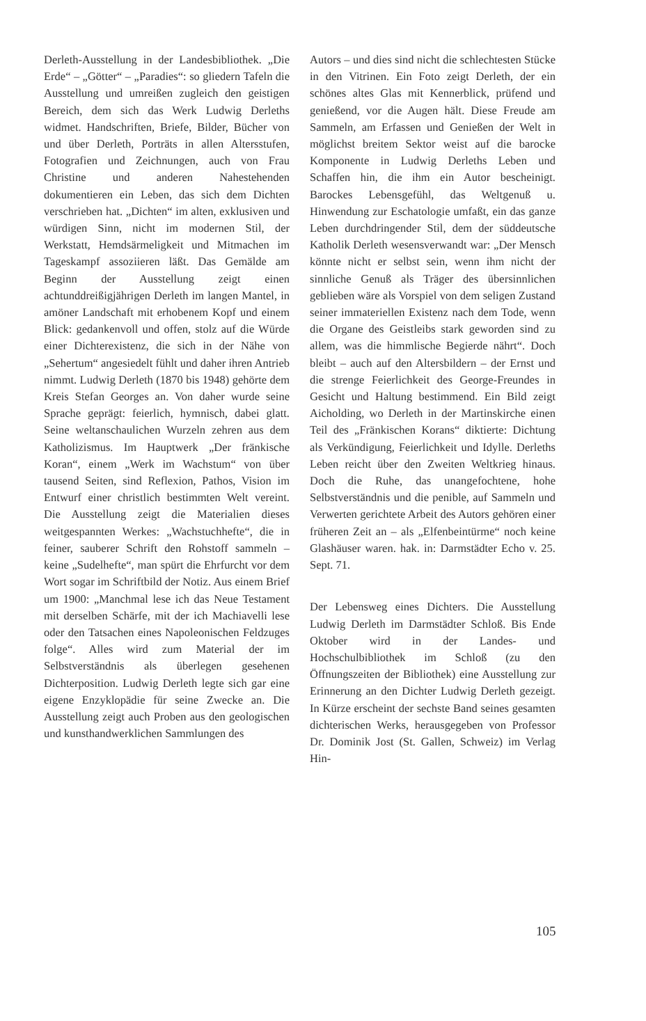Derleth-Ausstellung in der Landesbibliothek. „Die Erde“ – „Götter“ – „Paradies“: so gliedern Tafeln die Ausstellung und umreißen zugleich den geistigen Bereich, dem sich das Werk Ludwig Derleths widmet. Handschriften, Briefe, Bilder, Bücher von und über Derleth, Porträts in allen Altersstufen, Fotografien und Zeichnungen, auch von Frau Christine und anderen Nahestehenden dokumentieren ein Leben, das sich dem Dichten verschrieben hat. „Dichten“ im alten, exklusiven und würdigen Sinn, nicht im modernen Stil, der Werkstatt, Hemdsärmeligkeit und Mitmachen im Tageskampf assoziieren läßt. Das Gemälde am Beginn der Ausstellung zeigt einen achtunddreißigjährigen Derleth im langen Mantel, in amöner Landschaft mit erhobenem Kopf und einem Blick: gedankenvoll und offen, stolz auf die Würde einer Dichterexistenz, die sich in der Nähe von „Sehertum“ angesiedelt fühlt und daher ihren Antrieb nimmt. Ludwig Derleth (1870 bis 1948) gehörte dem Kreis Stefan Georges an. Von daher wurde seine Sprache geprägt: feierlich, hymnisch, dabei glatt. Seine weltanschaulichen Wurzeln zehren aus dem Katholizismus. Im Hauptwerk „Der fränkische Koran“, einem „Werk im Wachstum“ von über tausend Seiten, sind Reflexion, Pathos, Vision im Entwurf einer christlich bestimmten Welt vereint. Die Ausstellung zeigt die Materialien dieses weitgespannten Werkes: „Wachstuchhefte“, die in feiner, sauberer Schrift den Rohstoff sammeln – keine „Sudelhefte“, man spürt die Ehrfurcht vor dem Wort sogar im Schriftbild der Notiz. Aus einem Brief um 1900: „Manchmal lese ich das Neue Testament mit derselben Schärfe, mit der ich Machiavelli lese oder den Tatsachen eines Napoleonischen Feldzuges folge“. Alles wird zum Material der im Selbstverständnis als überlegen gesehenen Dichterposition. Ludwig Derleth legte sich gar eine eigene Enzyklopädie für seine Zwecke an. Die Ausstellung zeigt auch Proben aus den geologischen und kunsthandwerklichen Sammlungen des
Autors – und dies sind nicht die schlechtesten Stücke in den Vitrinen. Ein Foto zeigt Derleth, der ein schönes altes Glas mit Kennerblick, prüfend und genießend, vor die Augen hält. Diese Freude am Sammeln, am Erfassen und Genießen der Welt in möglichst breitem Sektor weist auf die barocke Komponente in Ludwig Derleths Leben und Schaffen hin, die ihm ein Autor bescheinigt. Barockes Lebensgefühl, das Weltgenuß u. Hinwendung zur Eschatologie umfaßt, ein das ganze Leben durchdringender Stil, dem der süddeutsche Katholik Derleth wesensverwandt war: „Der Mensch könnte nicht er selbst sein, wenn ihm nicht der sinnliche Genuß als Träger des übersinnlichen geblieben wäre als Vorspiel von dem seligen Zustand seiner immateriellen Existenz nach dem Tode, wenn die Organe des Geistleibs stark geworden sind zu allem, was die himmlische Begierde nährt“. Doch bleibt – auch auf den Altersbildern – der Ernst und die strenge Feierlichkeit des George-Freundes in Gesicht und Haltung bestimmend. Ein Bild zeigt Aicholding, wo Derleth in der Martinskirche einen Teil des „Fränkischen Korans“ diktierte: Dichtung als Verkündigung, Feierlichkeit und Idylle. Derleths Leben reicht über den Zweiten Weltkrieg hinaus. Doch die Ruhe, das unangefochtene, hohe Selbstverständnis und die penible, auf Sammeln und Verwerten gerichtete Arbeit des Autors gehören einer früheren Zeit an – als „Elfenbeintürme“ noch keine Glashäuser waren. hak. in: Darmstädter Echo v. 25. Sept. 71.
Der Lebensweg eines Dichters. Die Ausstellung Ludwig Derleth im Darmstädter Schloß. Bis Ende Oktober wird in der Landes- und Hochschulbibliothek im Schloß (zu den Öffnungszeiten der Bibliothek) eine Ausstellung zur Erinnerung an den Dichter Ludwig Derleth gezeigt. In Kürze erscheint der sechste Band seines gesamten dichterischen Werks, herausgegeben von Professor Dr. Dominik Jost (St. Gallen, Schweiz) im Verlag Hin-
105